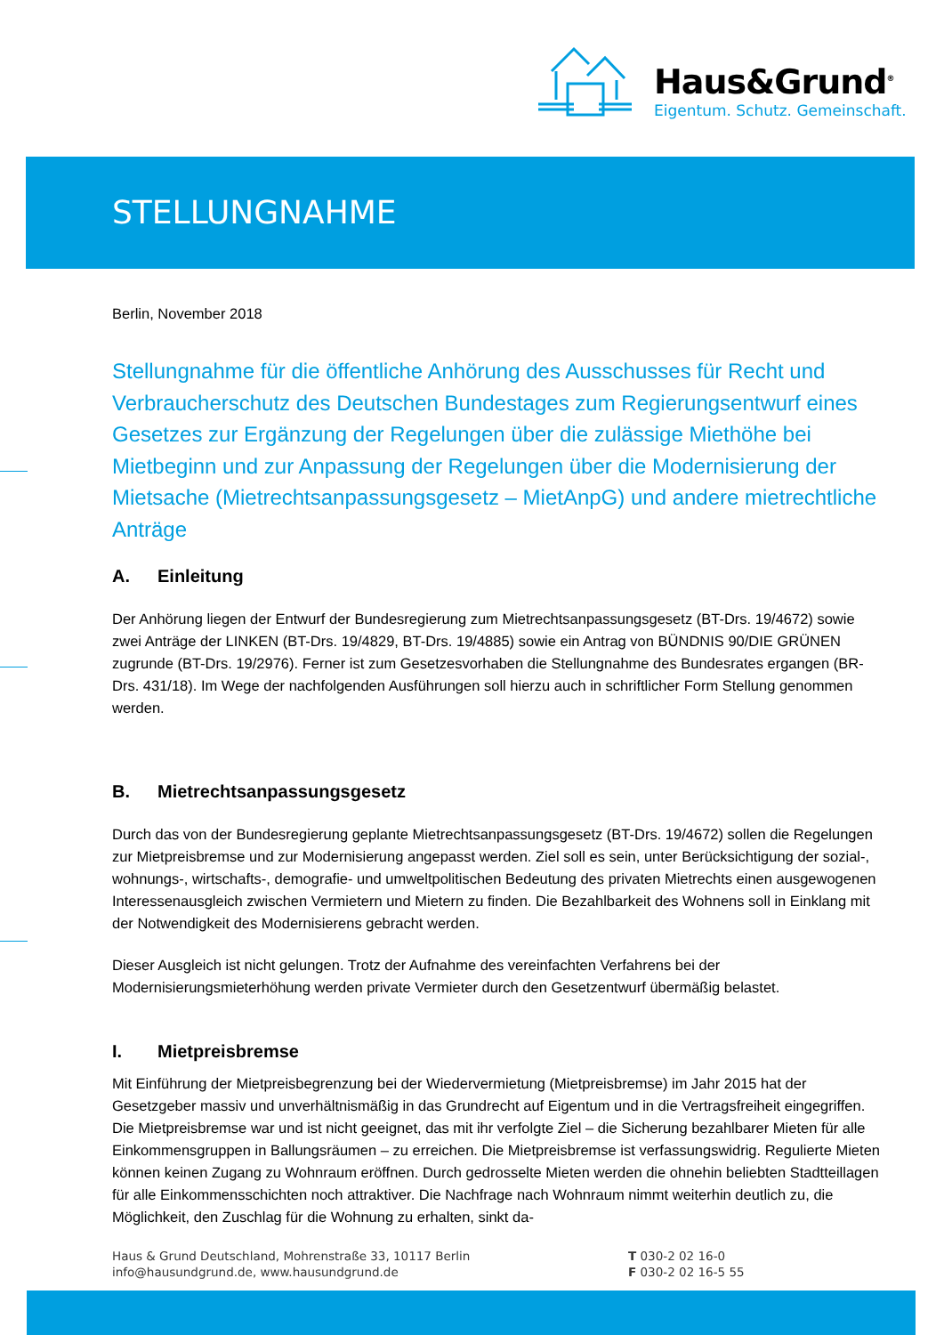Haus&Grund<sup>®</sup>
Eigentum. Schutz. Gemeinschaft.
STELLUNGNAHME
Berlin, November 2018
Stellungnahme für die öffentliche Anhörung des Ausschusses für Recht und Verbraucherschutz des Deutschen Bundestages zum Regierungsentwurf eines Gesetzes zur Ergänzung der Regelungen über die zulässige Miethöhe bei Mietbeginn und zur Anpassung der Regelungen über die Modernisierung der Mietsache (Mietrechtsanpassungsgesetz – MietAnpG) und andere mietrechtliche Anträge
A. Einleitung
Der Anhörung liegen der Entwurf der Bundesregierung zum Mietrechtsanpassungsgesetz (BT-Drs. 19/4672) sowie zwei Anträge der LINKEN (BT-Drs. 19/4829, BT-Drs. 19/4885) sowie ein Antrag von BÜNDNIS 90/DIE GRÜNEN zugrunde (BT-Drs. 19/2976). Ferner ist zum Gesetzesvorhaben die Stellungnahme des Bundesrates ergangen (BR-Drs. 431/18). Im Wege der nachfolgenden Ausführungen soll hierzu auch in schriftlicher Form Stellung genommen werden.
B. Mietrechtsanpassungsgesetz
Durch das von der Bundesregierung geplante Mietrechtsanpassungsgesetz (BT-Drs. 19/4672) sollen die Regelungen zur Mietpreisbremse und zur Modernisierung angepasst werden. Ziel soll es sein, unter Berücksichtigung der sozial-, wohnungs-, wirtschafts-, demografie- und umweltpolitischen Bedeutung des privaten Mietrechts einen ausgewogenen Interessenausgleich zwischen Vermietern und Mietern zu finden. Die Bezahlbarkeit des Wohnens soll in Einklang mit der Notwendigkeit des Modernisierens gebracht werden.
Dieser Ausgleich ist nicht gelungen. Trotz der Aufnahme des vereinfachten Verfahrens bei der Modernisierungsmieterhöhung werden private Vermieter durch den Gesetzentwurf übermäßig belastet.
I. Mietpreisbremse
Mit Einführung der Mietpreisbegrenzung bei der Wiedervermietung (Mietpreisbremse) im Jahr 2015 hat der Gesetzgeber massiv und unverhältnismäßig in das Grundrecht auf Eigentum und in die Vertragsfreiheit eingegriffen. Die Mietpreisbremse war und ist nicht geeignet, das mit ihr verfolgte Ziel – die Sicherung bezahlbarer Mieten für alle Einkommensgruppen in Ballungsräumen – zu erreichen. Die Mietpreisbremse ist verfassungswidrig. Regulierte Mieten können keinen Zugang zu Wohnraum eröffnen. Durch gedrosselte Mieten werden die ohnehin beliebten Stadtteillagen für alle Einkommensschichten noch attraktiver. Die Nachfrage nach Wohnraum nimmt weiterhin deutlich zu, die Möglichkeit, den Zuschlag für die Wohnung zu erhalten, sinkt da-
Haus & Grund Deutschland, Mohrenstraße 33, 10117 Berlin
info@hausundgrund.de, www.hausundgrund.de
T 030-2 02 16-0
F 030-2 02 16-5 55